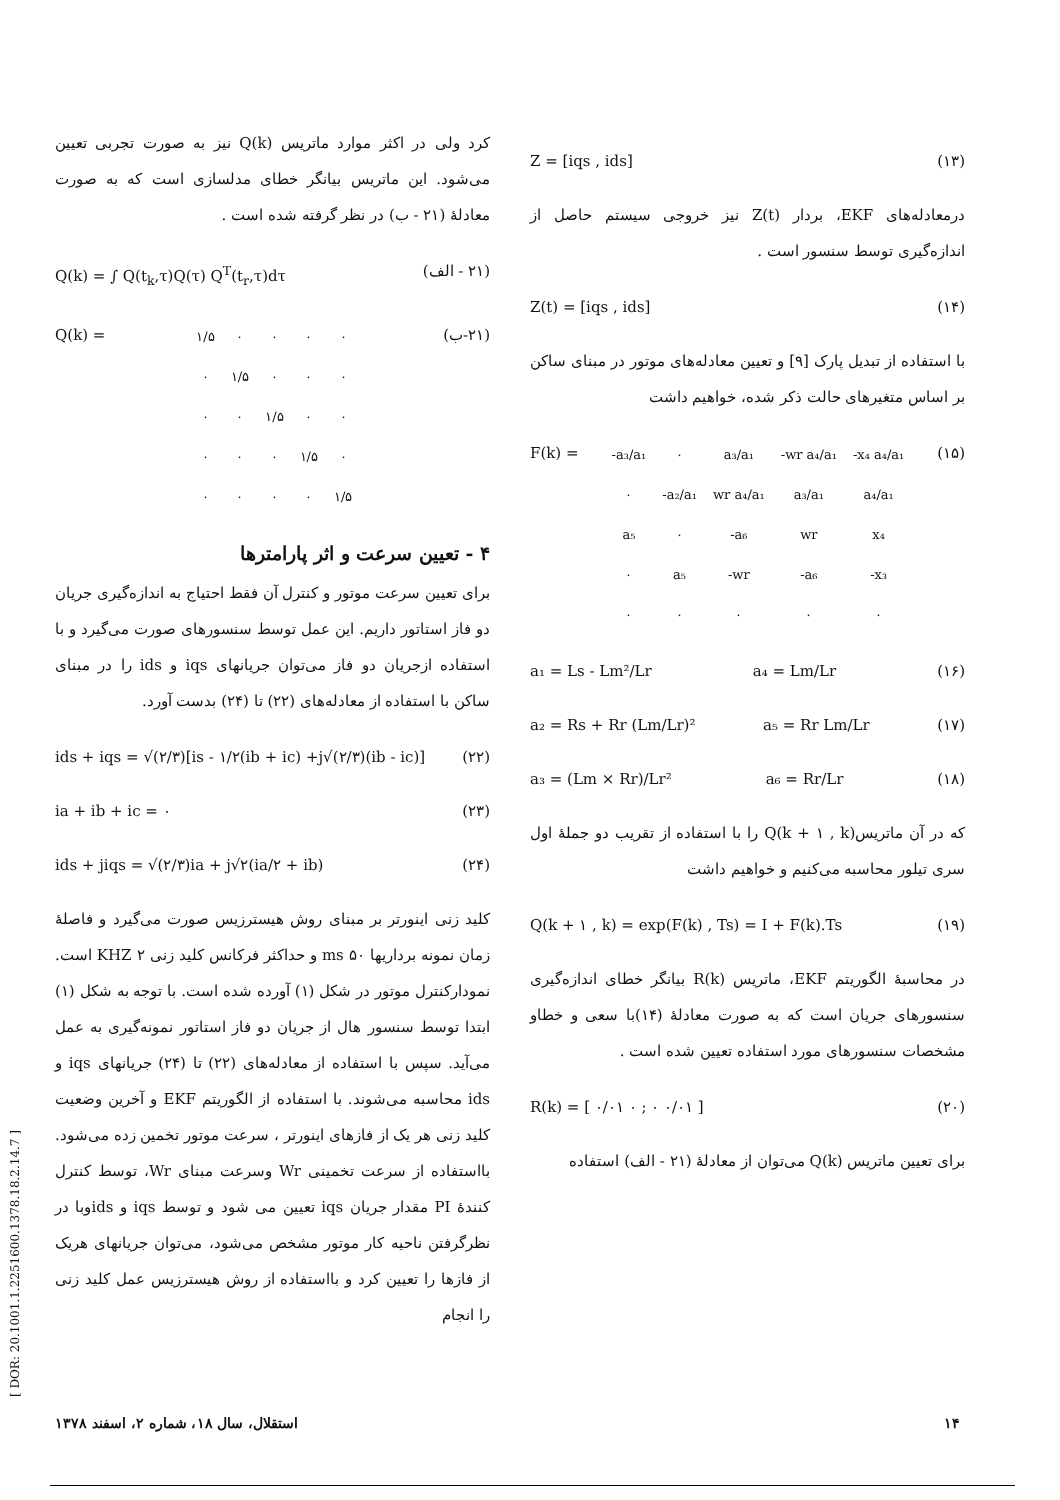Z = [iqs , ids] (۱۳)
درمعادله‌های EKF، بردار Z(t) نیز خروجی سیستم حاصل از اندازه‌گیری توسط سنسور است .
Z(t) = [iqs , ids] (۱۴)
با استفاده از تبدیل پارک [۹] و تعیین معادله‌های موتور در مبنای ساکن بر اساس متغیرهای حالت ذکر شده، خواهیم داشت
F(k) =
| -a₃/a₁ | ۰ | a₃/a₁ | -wr a₄/a₁ | -x₄ a₄/a₁ |
| ۰ | -a₂/a₁ | wr a₄/a₁ | a₃/a₁ | a₄/a₁ |
| a₅ | ۰ | -a₆ | wr | x₄ |
| ۰ | a₅ | -wr | -a₆ | -x₃ |
| ۰ | ۰ | ۰ | ۰ | ۰ |
(۱۵)
a₁ = Ls - Lm²/Lr a₄ = Lm/Lr (۱۶)
a₂ = Rs + Rr (Lm/Lr)² a₅ = Rr Lm/Lr (۱۷)
a₃ = (Lm × Rr)/Lr² a₆ = Rr/Lr (۱۸)
که در آن ماتریس(Q(k + ۱ , k را با استفاده از تقریب دو جملهٔ اول سری تیلور محاسبه می‌کنیم و خواهیم داشت
Q(k + ۱ , k) = exp(F(k) , Ts) = I + F(k).Ts (۱۹)
در محاسبهٔ الگوریتم EKF، ماتریس R(k) بیانگر خطای اندازه‌گیری سنسورهای جریان است که به صورت معادلهٔ (۱۴)با سعی و خطاو مشخصات سنسورهای مورد استفاده تعیین شده است .
R(k) = [ ۰/۰۱ ۰ ; ۰ ۰/۰۱ ] (۲۰)
برای تعیین ماتریس Q(k) می‌توان از معادلهٔ (۲۱ - الف) استفاده
کرد ولی در اکثر موارد ماتریس Q(k) نیز به صورت تجربی تعیین می‌شود. این ماتریس بیانگر خطای مدلسازی است که به صورت معادلهٔ (۲۱ - ب) در نظر گرفته شده است .
Q(k) = ∫ Q(t<sub>k</sub>,τ)Q(τ) Q<sup>T</sup>(t<sub>r</sub>,τ)dτ (۲۱ - الف)
Q(k) =
| ۱/۵ | ۰ | ۰ | ۰ | ۰ |
| ۰ | ۱/۵ | ۰ | ۰ | ۰ |
| ۰ | ۰ | ۱/۵ | ۰ | ۰ |
| ۰ | ۰ | ۰ | ۱/۵ | ۰ |
| ۰ | ۰ | ۰ | ۰ | ۱/۵ |
(۲۱-ب)
۴ - تعیین سرعت و اثر پارامترها
برای تعیین سرعت موتور و کنترل آن فقط احتیاج به اندازه‌گیری جریان دو فاز استاتور داریم. این عمل توسط سنسورهای صورت می‌گیرد و با استفاده ازجریان دو فاز می‌توان جریانهای iqs و ids را در مبنای ساکن با استفاده از معادله‌های (۲۲) تا (۲۴) بدست آورد.
ids + iqs = √(۲/۳)[is - ۱/۲(ib + ic) +j√(۲/۳)(ib - ic)] (۲۲)
ia + ib + ic = ۰ (۲۳)
ids + jiqs = √(۲/۳)ia + j√۲(ia/۲ + ib) (۲۴)
کلید زنی اینورتر بر مبنای روش هیسترزیس صورت می‌گیرد و فاصلهٔ زمان نمونه برداریها ۵۰ ms و حداکثر فرکانس کلید زنی ۲ KHZ است. نمودارکنترل موتور در شکل (۱) آورده شده است. با توجه به شکل (۱) ابتدا توسط سنسور هال از جریان دو فاز استاتور نمونه‌گیری به عمل می‌آید. سپس با استفاده از معادله‌های (۲۲) تا (۲۴) جریانهای iqs و ids محاسبه می‌شوند. با استفاده از الگوریتم EKF و آخرین وضعیت کلید زنی هر یک از فازهای اینورتر ، سرعت موتور تخمین زده می‌شود. بااستفاده از سرعت تخمینی Wr وسرعت مبنای Wr، توسط کنترل کنندهٔ PI مقدار جریان iqs تعیین می شود و توسط iqs و idsوبا در نظرگرفتن ناحیه کار موتور مشخص می‌شود، می‌توان جریانهای هریک از فازها را تعیین کرد و بااستفاده از روش هیسترزیس عمل کلید زنی را انجام
استقلال، سال ۱۸، شماره ۲، اسفند ۱۳۷۸ ۱۴
[ DOR: 20.1001.1.2251600.1378.18.2.14.7 ]